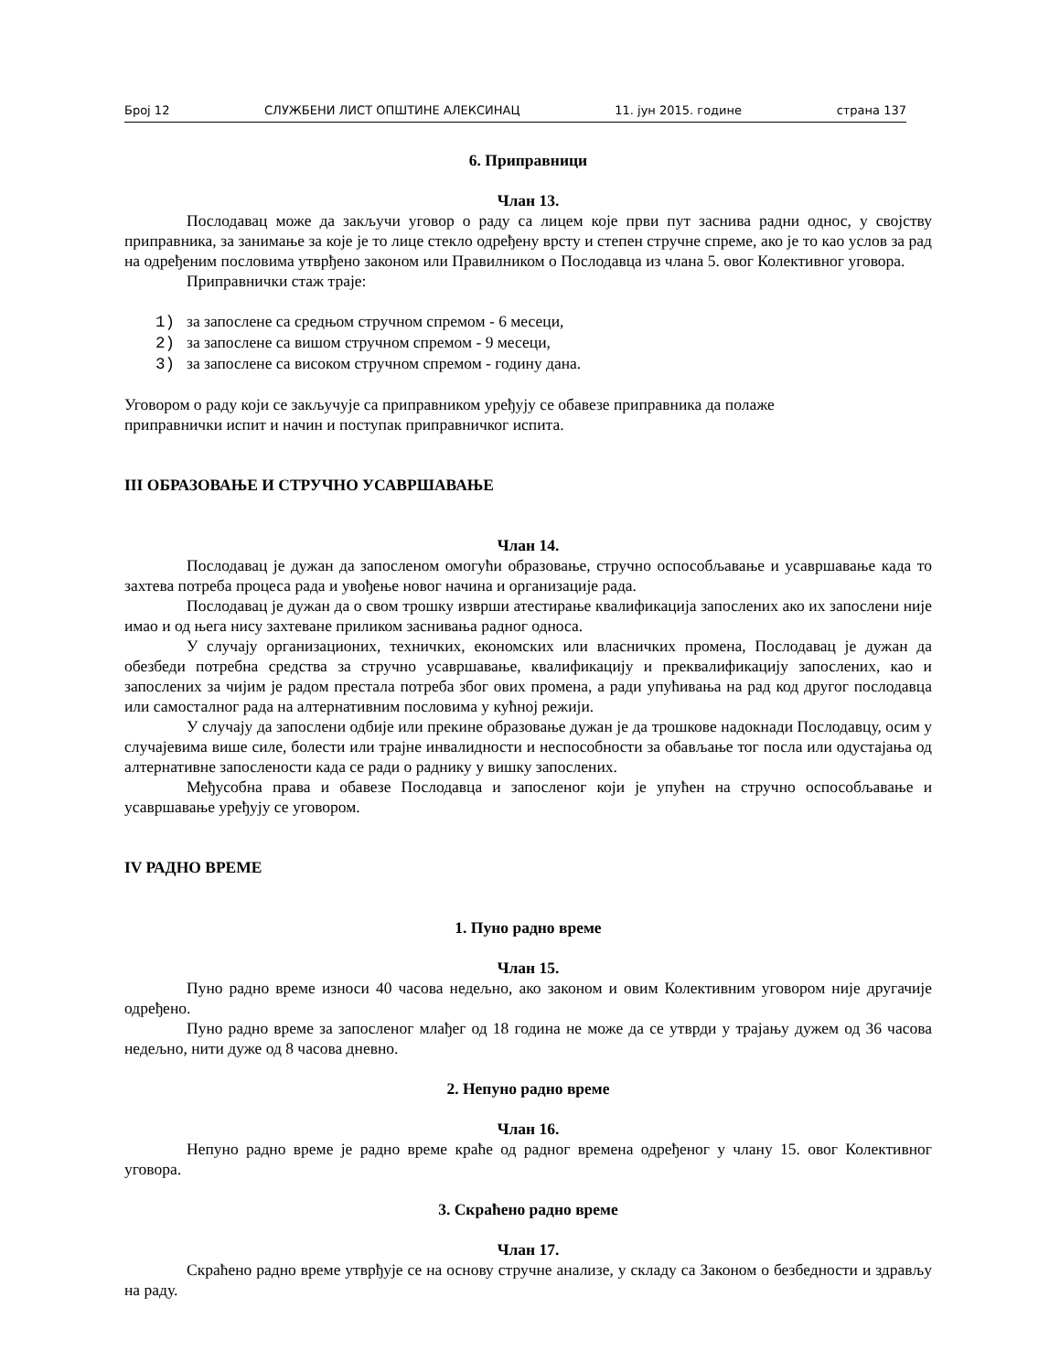Број 12 СЛУЖБЕНИ ЛИСТ ОПШТИНЕ АЛЕКСИНАЦ 11. јун 2015. године страна 137
6. Приправници
Члан 13.
Послодавац може да закључи уговор о раду са лицем које први пут заснива радни однос, у својству приправника, за занимање за које је то лице стекло одређену врсту и степен стручне спреме, ако је то као услов за рад на одређеним пословима утврђено законом или Правилником о Послодавца из члана 5. овог Колективног уговора.
Приправнички стаж траје:
1) за запослене са средњом стручном спремом - 6 месеци,
2) за запослене са вишом стручном спремом - 9 месеци,
3) за запослене са високом стручном спремом - годину дана.
Уговором о раду који се закључује са приправником уређују се обавезе приправника да полаже
приправнички испит и начин и поступак приправничког испита.
III ОБРАЗОВАЊЕ И СТРУЧНО УСАВРШАВАЊЕ
Члан 14.
Послодавац је дужан да запосленом омогући образовање, стручно оспособљавање и усавршавање када то захтева потреба процеса рада и увођење новог начина и организације рада.
Послодавац је дужан да о свом трошку изврши атестирање квалификација запослених ако их запослени није имао и од њега нису захтеване приликом заснивања радног односа.
У случају организационих, техничких, економских или власничких промена, Послодавац је дужан да обезбеди потребна средства за стручно усавршавање, квалификацију и преквалификацију запослених, као и запослених за чијим је радом престала потреба због ових промена, а ради упућивања на рад код другог послодавца или самосталног рада на алтернативним пословима у кућној режији.
У случају да запослени одбије или прекине образовање дужан је да трошкове надокнади Послодавцу, осим у случајевима више силе, болести или трајне инвалидности и неспособности за обављање тог посла или одустајања од алтернативне запослености када се ради о раднику у вишку запослених.
Међусобна права и обавезе Послодавца и запосленог који је упућен на стручно оспособљавање и усавршавање уређују се уговором.
IV РАДНО ВРЕМЕ
1. Пуно радно време
Члан 15.
Пуно радно време износи 40 часова недељно, ако законом и овим Колективним уговором није другачије одређено.
Пуно радно време за запосленог млађег од 18 година не може да се утврди у трајању дужем од 36 часова недељно, нити дуже од 8 часова дневно.
2. Непуно радно време
Члан 16.
Непуно радно време је радно време краће од радног времена одређеног у члану 15. овог Колективног уговора.
3. Скраћено радно време
Члан 17.
Скраћено радно време утврђује се на основу стручне анализе, у складу са Законом о безбедности и здрављу на раду.